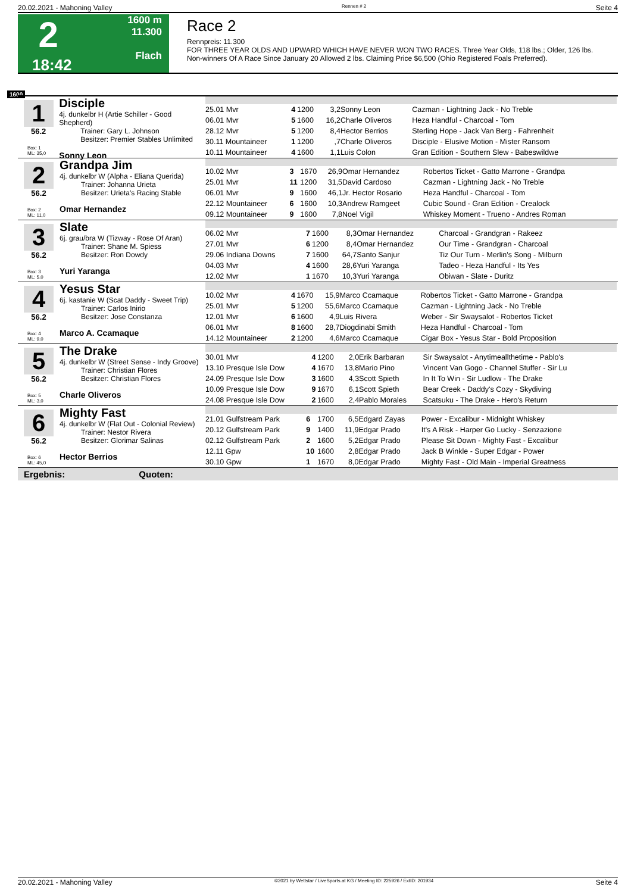20.02.2021 - Mahoning Valley Rennen # 2 Seite 4
2
18:42
1600 m
11.300
Flach
Race 2
Rennpreis: 11.300
FOR THREE YEAR OLDS AND UPWARD WHICH HAVE NEVER WON TWO RACES. Three Year Olds, 118 lbs.; Older, 126 lbs.
Non-winners Of A Race Since January 20 Allowed 2 lbs. Claiming Price $6,500 (Ohio Registered Foals Preferred).
1600
1
56.2
Box: 1
ML: 35,0
Disciple
4j. dunkelbr H (Artie Schiller - Good Shepherd)
   Trainer: Gary L. Johnson
   Besitzer: Premier Stables Unlimited
Sonny Leon
| 25.01 Mvr | 4 | 1200 | 3,2 | Sonny Leon | Cazman - Lightning Jack - No Treble |
| 06.01 Mvr | 5 | 1600 | 16,2 | Charle Oliveros | Heza Handful - Charcoal - Tom |
| 28.12 Mvr | 5 | 1200 | 8,4 | Hector Berrios | Sterling Hope - Jack Van Berg - Fahrenheit |
| 30.11 Mountaineer | 1 | 1200 | ,7 | Charle Oliveros | Disciple - Elusive Motion - Mister Ransom |
| 10.11 Mountaineer | 4 | 1600 | 1,1 | Luis Colon | Gran Edition - Southern Slew - Babeswildwe |
2
56.2
Box: 2
ML: 11,0
Grandpa Jim
4j. dunkelbr W (Alpha - Eliana Querida)
   Trainer: Johanna Urieta
   Besitzer: Urieta's Racing Stable
Omar Hernandez
| 10.02 Mvr | 3 | 1670 | 26,9 | Omar Hernandez | Robertos Ticket - Gatto Marrone - Grandpa |
| 25.01 Mvr | 11 | 1200 | 31,5 | David Cardoso | Cazman - Lightning Jack - No Treble |
| 06.01 Mvr | 9 | 1600 | 46,1 | Jr. Hector Rosario | Heza Handful - Charcoal - Tom |
| 22.12 Mountaineer | 6 | 1600 | 10,3 | Andrew Ramgeet | Cubic Sound - Gran Edition - Crealock |
| 09.12 Mountaineer | 9 | 1600 | 7,8 | Noel Vigil | Whiskey Moment - Trueno - Andres Roman |
3
56.2
Box: 3
ML: 5,0
Slate
6j. grau/bra W (Tizway - Rose Of Aran)
   Trainer: Shane M. Spiess
   Besitzer: Ron Dowdy
Yuri Yaranga
| 06.02 Mvr | 7 | 1600 | 8,3 | Omar Hernandez | Charcoal - Grandgran - Rakeez |
| 27.01 Mvr | 6 | 1200 | 8,4 | Omar Hernandez | Our Time - Grandgran - Charcoal |
| 29.06 Indiana Downs | 7 | 1600 | 64,7 | Santo Sanjur | Tiz Our Turn - Merlin's Song - Milburn |
| 04.03 Mvr | 4 | 1600 | 28,6 | Yuri Yaranga | Tadeo - Heza Handful - Its Yes |
| 12.02 Mvr | 1 | 1670 | 10,3 | Yuri Yaranga | Obiwan - Slate - Duritz |
4
56.2
Box: 4
ML: 9,0
Yesus Star
6j. kastanie W (Scat Daddy - Sweet Trip)
   Trainer: Carlos Inirio
   Besitzer: Jose Constanza
Marco A. Ccamaque
| 10.02 Mvr | 4 | 1670 | 15,9 | Marco Ccamaque | Robertos Ticket - Gatto Marrone - Grandpa |
| 25.01 Mvr | 5 | 1200 | 55,6 | Marco Ccamaque | Cazman - Lightning Jack - No Treble |
| 12.01 Mvr | 6 | 1600 | 4,9 | Luis Rivera | Weber - Sir Swaysalot - Robertos Ticket |
| 06.01 Mvr | 8 | 1600 | 28,7 | Diogdinabi Smith | Heza Handful - Charcoal - Tom |
| 14.12 Mountaineer | 2 | 1200 | 4,6 | Marco Ccamaque | Cigar Box - Yesus Star - Bold Proposition |
5
56.2
Box: 5
ML: 3,0
The Drake
4j. dunkelbr W (Street Sense - Indy Groove)
   Trainer: Christian Flores
   Besitzer: Christian Flores
Charle Oliveros
| 30.01 Mvr | 4 | 1200 | 2,0 | Erik Barbaran | Sir Swaysalot - Anytimeallthetime - Pablo's |
| 13.10 Presque Isle Dow | 4 | 1670 | 13,8 | Mario Pino | Vincent Van Gogo - Channel Stuffer - Sir Lu |
| 24.09 Presque Isle Dow | 3 | 1600 | 4,3 | Scott Spieth | In It To Win - Sir Ludlow - The Drake |
| 10.09 Presque Isle Dow | 9 | 1670 | 6,1 | Scott Spieth | Bear Creek - Daddy's Cozy - Skydiving |
| 24.08 Presque Isle Dow | 2 | 1600 | 2,4 | Pablo Morales | Scatsuku - The Drake - Hero's Return |
6
56.2
Box: 6
ML: 45,0
Mighty Fast
4j. dunkelbr W (Flat Out - Colonial Review)
   Trainer: Nestor Rivera
   Besitzer: Glorimar Salinas
Hector Berrios
| 21.01 Gulfstream Park | 6 | 1700 | 6,5 | Edgard Zayas | Power - Excalibur - Midnight Whiskey |
| 20.12 Gulfstream Park | 9 | 1400 | 11,9 | Edgar Prado | It's A Risk - Harper Go Lucky - Senzazione |
| 02.12 Gulfstream Park | 2 | 1600 | 5,2 | Edgar Prado | Please Sit Down - Mighty Fast - Excalibur |
| 12.11 Gpw | 10 | 1600 | 2,8 | Edgar Prado | Jack B Winkle - Super Edgar - Power |
| 30.10 Gpw | 1 | 1670 | 8,0 | Edgar Prado | Mighty Fast - Old Main - Imperial Greatness |
Ergebnis: Quoten:
20.02.2021 - Mahoning Valley ©2021 by Wettstar / LiveSports.at KG / Meeting ID: 225926 / ExtID: 201934 Seite 4